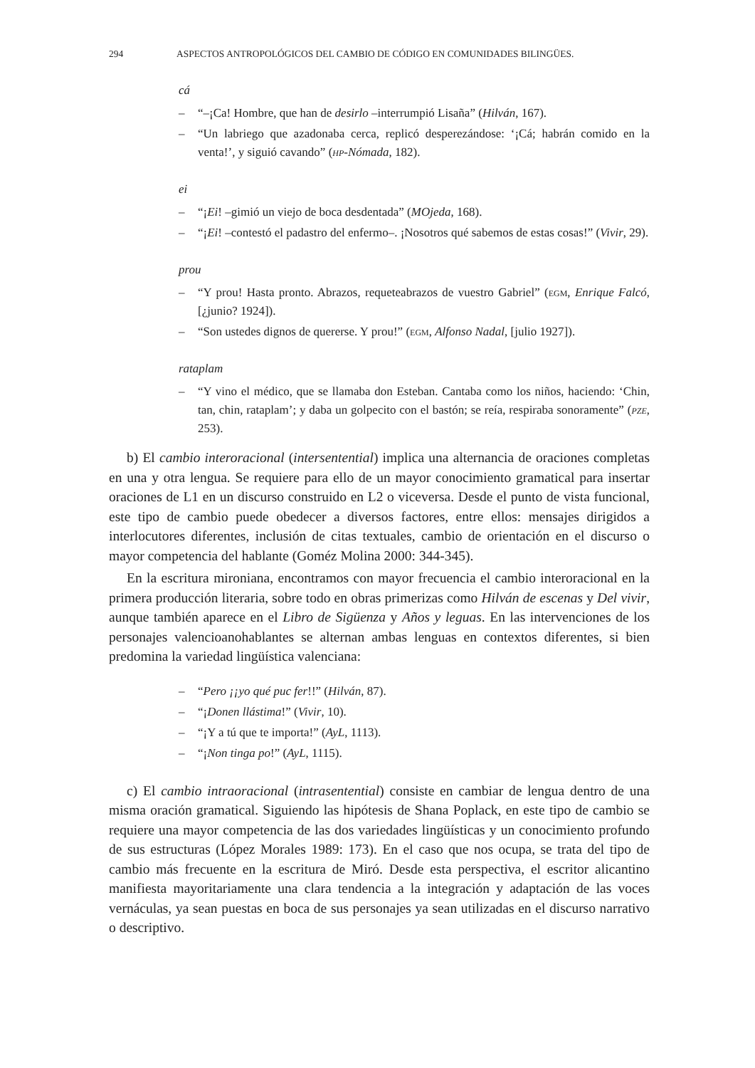294 ASPECTOS ANTROPOLÓGICOS DEL CAMBIO DE CÓDIGO EN COMUNIDADES BILINGÜES.
cá
– “–¡Ca! Hombre, que han de desirlo –interrumpió Lisaña” (Hilván, 167).
– “Un labriego que azadonaba cerca, replicó desperezándose: ‘¡Cá; habrán comido en la venta!’, y siguió cavando” (hp-Nómada, 182).
ei
– “¡Ei! –gimió un viejo de boca desdentada” (MOjeda, 168).
– “¡Ei! –contestó el padastro del enfermo–. ¡Nosotros qué sabemos de estas cosas!” (Vivir, 29).
prou
– “Y prou! Hasta pronto. Abrazos, requeteabrazos de vuestro Gabriel” (egm, Enrique Falcó, [¿junio? 1924]).
– “Son ustedes dignos de quererse. Y prou!” (egm, Alfonso Nadal, [julio 1927]).
rataplam
– “Y vino el médico, que se llamaba don Esteban. Cantaba como los niños, haciendo: ‘Chin, tan, chin, rataplam’; y daba un golpecito con el bastón; se reía, respiraba sonoramente” (pze, 253).
b) El cambio interoracional (intersentential) implica una alternancia de oraciones completas en una y otra lengua. Se requiere para ello de un mayor conocimiento gramatical para insertar oraciones de L1 en un discurso construido en L2 o viceversa. Desde el punto de vista funcional, este tipo de cambio puede obedecer a diversos factores, entre ellos: mensajes dirigidos a interlocutores diferentes, inclusión de citas textuales, cambio de orientación en el discurso o mayor competencia del hablante (Goméz Molina 2000: 344-345).
En la escritura mironiana, encontramos con mayor frecuencia el cambio interoracional en la primera producción literaria, sobre todo en obras primerizas como Hilván de escenas y Del vivir, aunque también aparece en el Libro de Sigüenza y Años y leguas. En las intervenciones de los personajes valencioanohablantes se alternan ambas lenguas en contextos diferentes, si bien predomina la variedad lingüística valenciana:
– “Pero ¡¡yo qué puc fer!!” (Hilván, 87).
– “¡Donen llástima!” (Vivir, 10).
– “¡Y a tú que te importa!” (AyL, 1113).
– “¡Non tinga po!” (AyL, 1115).
c) El cambio intraoracional (intrasentential) consiste en cambiar de lengua dentro de una misma oración gramatical. Siguiendo las hipótesis de Shana Poplack, en este tipo de cambio se requiere una mayor competencia de las dos variedades lingüísticas y un conocimiento profundo de sus estructuras (López Morales 1989: 173). En el caso que nos ocupa, se trata del tipo de cambio más frecuente en la escritura de Miró. Desde esta perspectiva, el escritor alicantino manifiesta mayoritariamente una clara tendencia a la integración y adaptación de las voces vernáculas, ya sean puestas en boca de sus personajes ya sean utilizadas en el discurso narrativo o descriptivo.